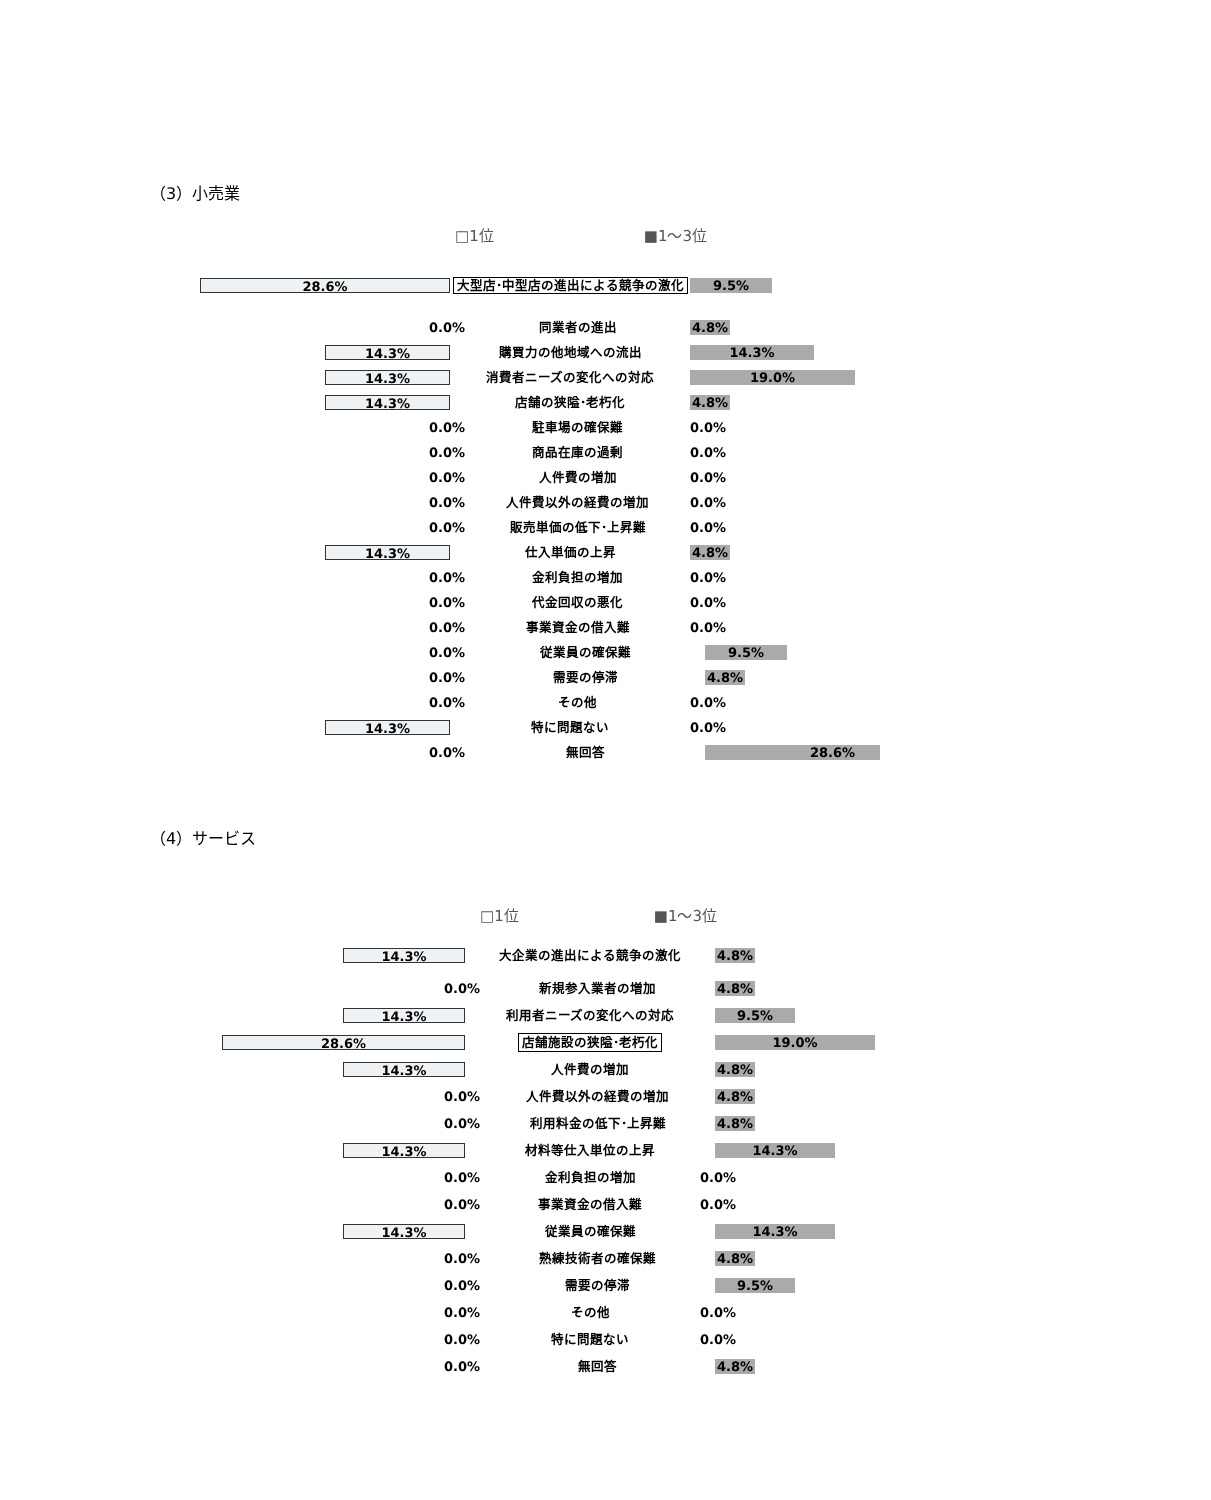（3）小売業
□1位 ■1〜3位
28.6%
大型店･中型店の進出による競争の激化
9.5%
0.0%
同業者の進出
4.8%
14.3%
購買力の他地域への流出
14.3%
14.3%
消費者ニーズの変化への対応
19.0%
14.3%
店舗の狭隘･老朽化
4.8%
0.0%
駐車場の確保難
0.0%
0.0%
商品在庫の過剰
0.0%
0.0%
人件費の増加
0.0%
0.0%
人件費以外の経費の増加
0.0%
0.0%
販売単価の低下･上昇難
0.0%
14.3%
仕入単価の上昇
4.8%
0.0%
金利負担の増加
0.0%
0.0%
代金回収の悪化
0.0%
0.0%
事業資金の借入難
0.0%
0.0%
従業員の確保難
9.5%
0.0%
需要の停滞
4.8%
0.0%
その他
0.0%
14.3%
特に問題ない
0.0%
0.0%
無回答
28.6%
（4）サービス
□1位 ■1〜3位
14.3%
大企業の進出による競争の激化
4.8%
0.0%
新規参入業者の増加
4.8%
14.3%
利用者ニーズの変化への対応
9.5%
28.6%
店舗施設の狭隘･老朽化
19.0%
14.3%
人件費の増加
4.8%
0.0%
人件費以外の経費の増加
4.8%
0.0%
利用料金の低下･上昇難
4.8%
14.3%
材料等仕入単位の上昇
14.3%
0.0%
金利負担の増加
0.0%
0.0%
事業資金の借入難
0.0%
14.3%
従業員の確保難
14.3%
0.0%
熟練技術者の確保難
4.8%
0.0%
需要の停滞
9.5%
0.0%
その他
0.0%
0.0%
特に問題ない
0.0%
0.0%
無回答
4.8%